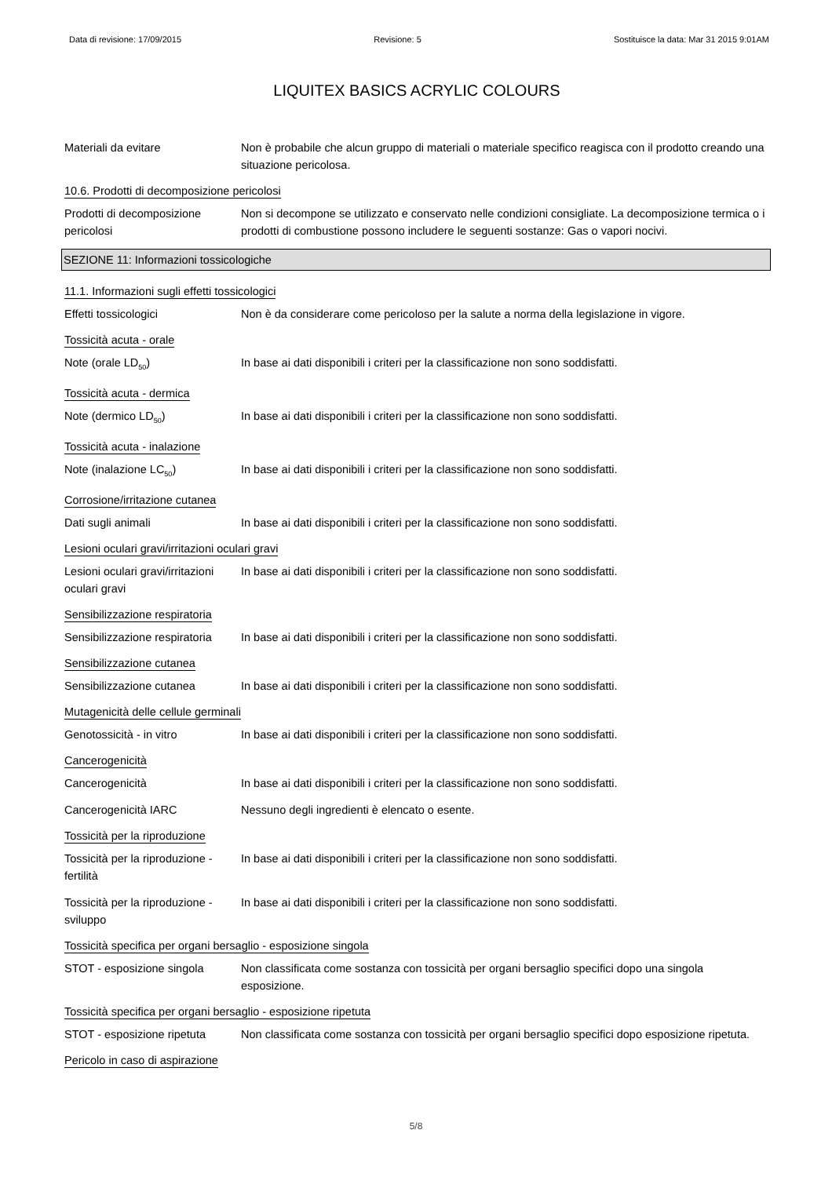Data di revisione: 17/09/2015 Revisione: 5 Sostituisce la data: Mar 31 2015 9:01AM
LIQUITEX BASICS ACRYLIC COLOURS
Materiali da evitare Non è probabile che alcun gruppo di materiali o materiale specifico reagisca con il prodotto creando una situazione pericolosa.
10.6. Prodotti di decomposizione pericolosi
Prodotti di decomposizione pericolosi
Non si decompone se utilizzato e conservato nelle condizioni consigliate. La decomposizione termica o i prodotti di combustione possono includere le seguenti sostanze: Gas o vapori nocivi.
SEZIONE 11: Informazioni tossicologiche
11.1. Informazioni sugli effetti tossicologici
Effetti tossicologici Non è da considerare come pericoloso per la salute a norma della legislazione in vigore.
Tossicità acuta - orale
Note (orale LD<sub>50</sub>) In base ai dati disponibili i criteri per la classificazione non sono soddisfatti.
Tossicità acuta - dermica
Note (dermico LD<sub>50</sub>) In base ai dati disponibili i criteri per la classificazione non sono soddisfatti.
Tossicità acuta - inalazione
Note (inalazione LC<sub>50</sub>) In base ai dati disponibili i criteri per la classificazione non sono soddisfatti.
Corrosione/irritazione cutanea
Dati sugli animali In base ai dati disponibili i criteri per la classificazione non sono soddisfatti.
Lesioni oculari gravi/irritazioni oculari gravi
Lesioni oculari gravi/irritazioni oculari gravi
In base ai dati disponibili i criteri per la classificazione non sono soddisfatti.
Sensibilizzazione respiratoria
Sensibilizzazione respiratoria
In base ai dati disponibili i criteri per la classificazione non sono soddisfatti.
Sensibilizzazione cutanea
Sensibilizzazione cutanea In base ai dati disponibili i criteri per la classificazione non sono soddisfatti.
Mutagenicità delle cellule germinali
Genotossicità - in vitro In base ai dati disponibili i criteri per la classificazione non sono soddisfatti.
Cancerogenicità
Cancerogenicità In base ai dati disponibili i criteri per la classificazione non sono soddisfatti.
Cancerogenicità IARC Nessuno degli ingredienti è elencato o esente.
Tossicità per la riproduzione
Tossicità per la riproduzione - fertilità
In base ai dati disponibili i criteri per la classificazione non sono soddisfatti.
Tossicità per la riproduzione - sviluppo
In base ai dati disponibili i criteri per la classificazione non sono soddisfatti.
Tossicità specifica per organi bersaglio - esposizione singola
STOT - esposizione singola
Non classificata come sostanza con tossicità per organi bersaglio specifici dopo una singola esposizione.
Tossicità specifica per organi bersaglio - esposizione ripetuta
STOT - esposizione ripetuta
Non classificata come sostanza con tossicità per organi bersaglio specifici dopo esposizione ripetuta.
Pericolo in caso di aspirazione
5/8